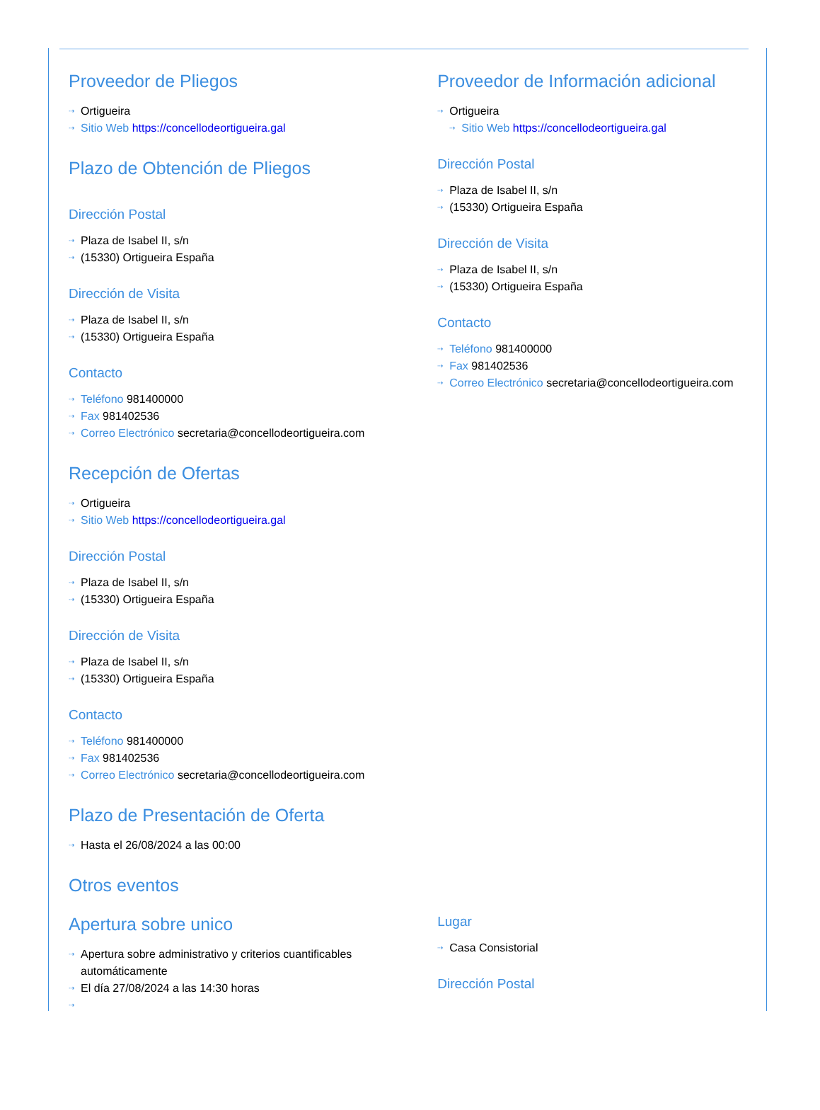Proveedor de Pliegos
⇢ Ortigueira
⇢ Sitio Web https://concellodeortigueira.gal
Plazo de Obtención de Pliegos
Dirección Postal
⇢ Plaza de Isabel II, s/n
⇢ (15330) Ortigueira España
Dirección de Visita
⇢ Plaza de Isabel II, s/n
⇢ (15330) Ortigueira España
Contacto
⇢ Teléfono 981400000
⇢ Fax 981402536
⇢ Correo Electrónico secretaria@concellodeortigueira.com
Recepción de Ofertas
⇢ Ortigueira
⇢ Sitio Web https://concellodeortigueira.gal
Dirección Postal
⇢ Plaza de Isabel II, s/n
⇢ (15330) Ortigueira España
Dirección de Visita
⇢ Plaza de Isabel II, s/n
⇢ (15330) Ortigueira España
Contacto
⇢ Teléfono 981400000
⇢ Fax 981402536
⇢ Correo Electrónico secretaria@concellodeortigueira.com
Plazo de Presentación de Oferta
⇢ Hasta el 26/08/2024 a las 00:00
Otros eventos
Proveedor de Información adicional
⇢ Ortigueira
⇢ Sitio Web https://concellodeortigueira.gal
Dirección Postal
⇢ Plaza de Isabel II, s/n
⇢ (15330) Ortigueira España
Dirección de Visita
⇢ Plaza de Isabel II, s/n
⇢ (15330) Ortigueira España
Contacto
⇢ Teléfono 981400000
⇢ Fax 981402536
⇢ Correo Electrónico secretaria@concellodeortigueira.com
Apertura sobre unico
⇢ Apertura sobre administrativo y criterios cuantificables automáticamente
⇢ El día 27/08/2024 a las 14:30 horas
⇢
Lugar
⇢ Casa Consistorial
Dirección Postal